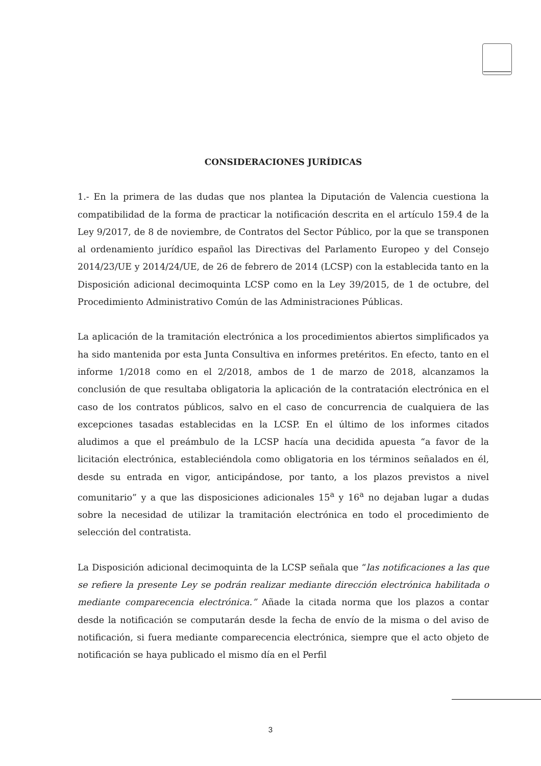CONSIDERACIONES JURÍDICAS
1.- En la primera de las dudas que nos plantea la Diputación de Valencia cuestiona la compatibilidad de la forma de practicar la notificación descrita en el artículo 159.4 de la Ley 9/2017, de 8 de noviembre, de Contratos del Sector Público, por la que se transponen al ordenamiento jurídico español las Directivas del Parlamento Europeo y del Consejo 2014/23/UE y 2014/24/UE, de 26 de febrero de 2014 (LCSP) con la establecida tanto en la Disposición adicional decimoquinta LCSP como en la Ley 39/2015, de 1 de octubre, del Procedimiento Administrativo Común de las Administraciones Públicas.
La aplicación de la tramitación electrónica a los procedimientos abiertos simplificados ya ha sido mantenida por esta Junta Consultiva en informes pretéritos. En efecto, tanto en el informe 1/2018 como en el 2/2018, ambos de 1 de marzo de 2018, alcanzamos la conclusión de que resultaba obligatoria la aplicación de la contratación electrónica en el caso de los contratos públicos, salvo en el caso de concurrencia de cualquiera de las excepciones tasadas establecidas en la LCSP. En el último de los informes citados aludimos a que el preámbulo de la LCSP hacía una decidida apuesta “a favor de la licitación electrónica, estableciéndola como obligatoria en los términos señalados en él, desde su entrada en vigor, anticipándose, por tanto, a los plazos previstos a nivel comunitario” y a que las disposiciones adicionales 15<sup>a</sup> y 16<sup>a</sup> no dejaban lugar a dudas sobre la necesidad de utilizar la tramitación electrónica en todo el procedimiento de selección del contratista.
La Disposición adicional decimoquinta de la LCSP señala que “las notificaciones a las que se refiere la presente Ley se podrán realizar mediante dirección electrónica habilitada o mediante comparecencia electrónica.” Añade la citada norma que los plazos a contar desde la notificación se computarán desde la fecha de envío de la misma o del aviso de notificación, si fuera mediante comparecencia electrónica, siempre que el acto objeto de notificación se haya publicado el mismo día en el Perfil
3